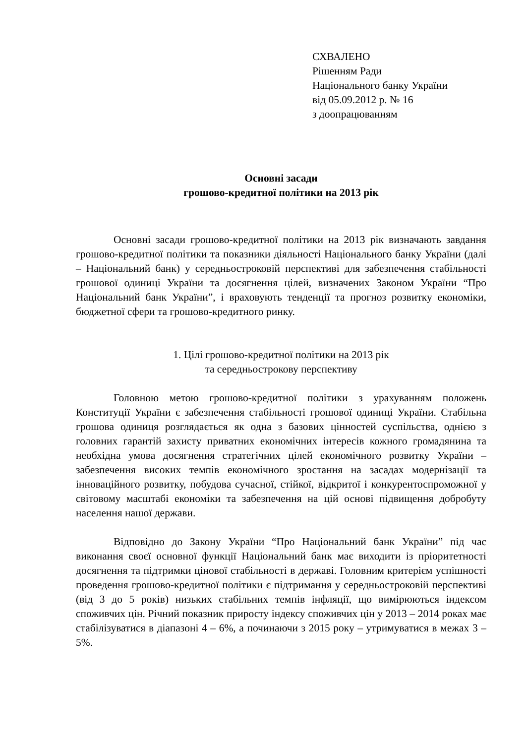СХВАЛЕНО
Рішенням Ради
Національного банку України
від 05.09.2012 р. № 16
з доопрацюванням
Основні засади
грошово-кредитної політики на 2013 рік
Основні засади грошово-кредитної політики на 2013 рік визначають завдання грошово-кредитної політики та показники діяльності Національного банку України (далі – Національний банк) у середньостроковій перспективі для забезпечення стабільності грошової одиниці України та досягнення цілей, визначених Законом України “Про Національний банк України”, і враховують тенденції та прогноз розвитку економіки, бюджетної сфери та грошово-кредитного ринку.
1. Цілі грошово-кредитної політики на 2013 рік
та середньострокову перспективу
Головною метою грошово-кредитної політики з урахуванням положень Конституції України є забезпечення стабільності грошової одиниці України. Стабільна грошова одиниця розглядається як одна з базових цінностей суспільства, однією з головних гарантій захисту приватних економічних інтересів кожного громадянина та необхідна умова досягнення стратегічних цілей економічного розвитку України – забезпечення високих темпів економічного зростання на засадах модернізації та інноваційного розвитку, побудова сучасної, стійкої, відкритої і конкурентоспроможної у світовому масштабі економіки та забезпечення на цій основі підвищення добробуту населення нашої держави.
Відповідно до Закону України “Про Національний банк України” під час виконання своєї основної функції Національний банк має виходити із пріоритетності досягнення та підтримки цінової стабільності в державі. Головним критерієм успішності проведення грошово-кредитної політики є підтримання у середньостроковій перспективі (від 3 до 5 років) низьких стабільних темпів інфляції, що вимірюються індексом споживчих цін. Річний показник приросту індексу споживчих цін у 2013 – 2014 роках має стабілізуватися в діапазоні 4 – 6%, а починаючи з 2015 року – утримуватися в межах 3 – 5%.